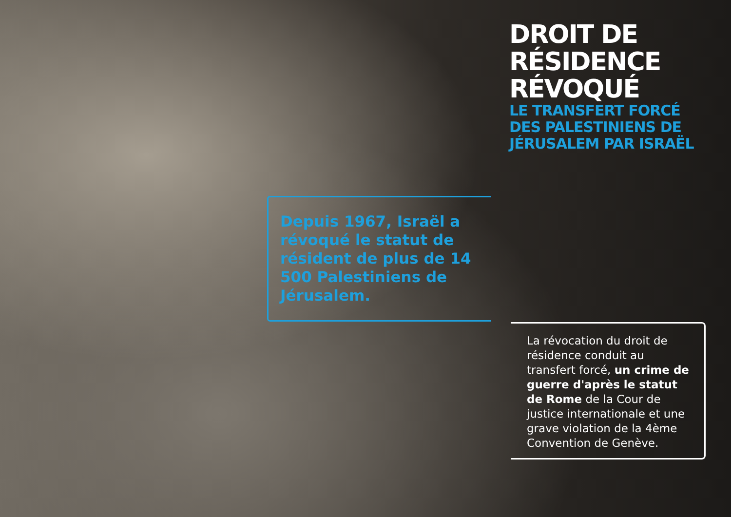DROIT DE
RÉSIDENCE
RÉVOQUÉ
LE TRANSFERT FORCÉ
DES PALESTINIENS DE
JÉRUSALEM PAR ISRAËL
Depuis 1967, Israël a révoqué le statut de résident de plus de 14 500 Palestiniens de Jérusalem.
La révocation du droit de résidence conduit au transfert forcé, un crime de guerre d'après le statut de Rome de la Cour de justice internationale et une grave violation de la 4ème Convention de Genève.